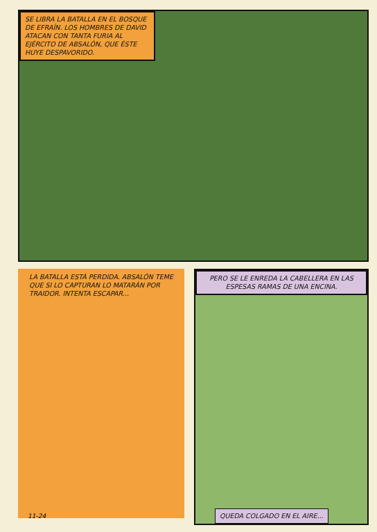SE LIBRA LA BATALLA EN EL BOSQUE DE EFRAÍN. LOS HOMBRES DE DAVID ATACAN CON TANTA FURIA AL EJÉRCITO DE ABSALÓN, QUE ÉSTE HUYE DESPAVORIDO.
LA BATALLA ESTÁ PERDIDA. ABSALÓN TEME QUE SI LO CAPTURAN LO MATARÁN POR TRAIDOR. INTENTA ESCAPAR...
11-24
PERO SE LE ENREDA LA CABELLERA EN LAS ESPESAS RAMAS DE UNA ENCINA.
QUEDA COLGADO EN EL AIRE...